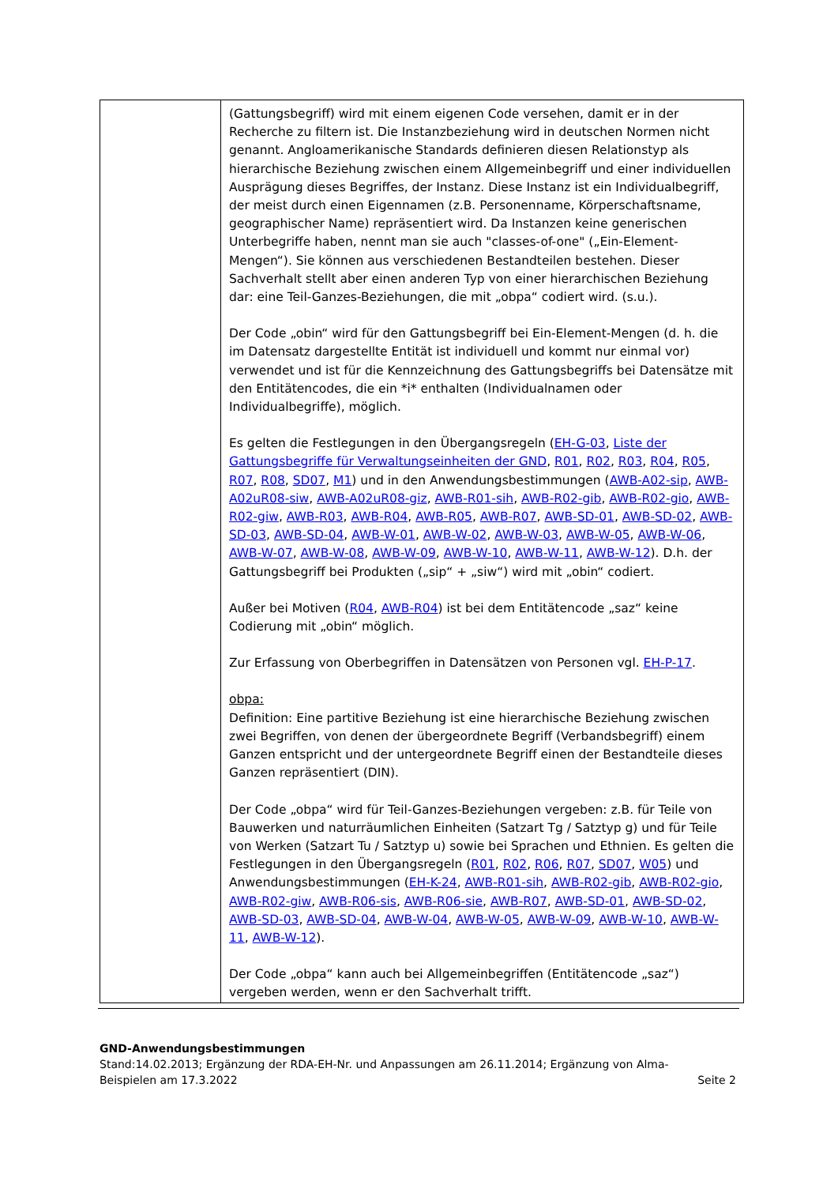| | (Gattungsbegriff) wird mit einem eigenen Code versehen, damit er in der Recherche zu filtern ist. Die Instanzbeziehung wird in deutschen Normen nicht genannt. Angloamerikanische Standards definieren diesen Relationstyp als hierarchische Beziehung zwischen einem Allgemeinbegriff und einer individuellen Ausprägung dieses Begriffes, der Instanz. Diese Instanz ist ein Individualbegriff, der meist durch einen Eigennamen (z.B. Personenname, Körperschaftsname, geographischer Name) repräsentiert wird. Da Instanzen keine generischen Unterbegriffe haben, nennt man sie auch "classes-of-one" („Ein-Element-Mengen“). Sie können aus verschiedenen Bestandteilen bestehen. Dieser Sachverhalt stellt aber einen anderen Typ von einer hierarchischen Beziehung dar: eine Teil-Ganzes-Beziehungen, die mit „obpa“ codiert wird. (s.u.). Der Code „obin“ wird für den Gattungsbegriff bei Ein-Element-Mengen (d. h. die im Datensatz dargestellte Entität ist individuell und kommt nur einmal vor) verwendet und ist für die Kennzeichnung des Gattungsbegriffs bei Datensätze mit den Entitätencodes, die ein *i* enthalten (Individualnamen oder Individualbegriffe), möglich. Es gelten die Festlegungen in den Übergangsregeln ( EH-G-03 , Liste der Gattungsbegriffe für Verwaltungseinheiten der GND , R01 , R02 , R03 , R04 , R05 , R07 , R08 , SD07 , M1 ) und in den Anwendungsbestimmungen ( AWB-A02-sip , AWB-A02uR08-siw , AWB-A02uR08-giz , AWB-R01-sih , AWB-R02-gib , AWB-R02-gio , AWB-R02-giw , AWB-R03 , AWB-R04 , AWB-R05 , AWB-R07 , AWB-SD-01 , AWB-SD-02 , AWB-SD-03 , AWB-SD-04 , AWB-W-01 , AWB-W-02 , AWB-W-03 , AWB-W-05 , AWB-W-06 , AWB-W-07 , AWB-W-08 , AWB-W-09 , AWB-W-10 , AWB-W-11 , AWB-W-12 ). D.h. der Gattungsbegriff bei Produkten („sip“ + „siw“) wird mit „obin“ codiert. Außer bei Motiven ( R04 , AWB-R04 ) ist bei dem Entitätencode „saz“ keine Codierung mit „obin“ möglich. Zur Erfassung von Oberbegriffen in Datensätzen von Personen vgl. EH-P-17 . obpa: Definition: Eine partitive Beziehung ist eine hierarchische Beziehung zwischen zwei Begriffen, von denen der übergeordnete Begriff (Verbandsbegriff) einem Ganzen entspricht und der untergeordnete Begriff einen der Bestandteile dieses Ganzen repräsentiert (DIN). Der Code „obpa“ wird für Teil-Ganzes-Beziehungen vergeben: z.B. für Teile von Bauwerken und naturräumlichen Einheiten (Satzart Tg / Satztyp g) und für Teile von Werken (Satzart Tu / Satztyp u) sowie bei Sprachen und Ethnien. Es gelten die Festlegungen in den Übergangsregeln ( R01 , R02 , R06 , R07 , SD07 , W05 ) und Anwendungsbestimmungen ( EH-K-24 , AWB-R01-sih , AWB-R02-gib , AWB-R02-gio , AWB-R02-giw , AWB-R06-sis , AWB-R06-sie , AWB-R07 , AWB-SD-01 , AWB-SD-02 , AWB-SD-03 , AWB-SD-04 , AWB-W-04 , AWB-W-05 , AWB-W-09 , AWB-W-10 , AWB-W-11 , AWB-W-12 ). Der Code „obpa“ kann auch bei Allgemeinbegriffen (Entitätencode „saz“) vergeben werden, wenn er den Sachverhalt trifft. |
GND-Anwendungsbestimmungen
Stand:14.02.2013; Ergänzung der RDA-EH-Nr. und Anpassungen am 26.11.2014; Ergänzung von Alma-
Beispielen am 17.3.2022 Seite 2